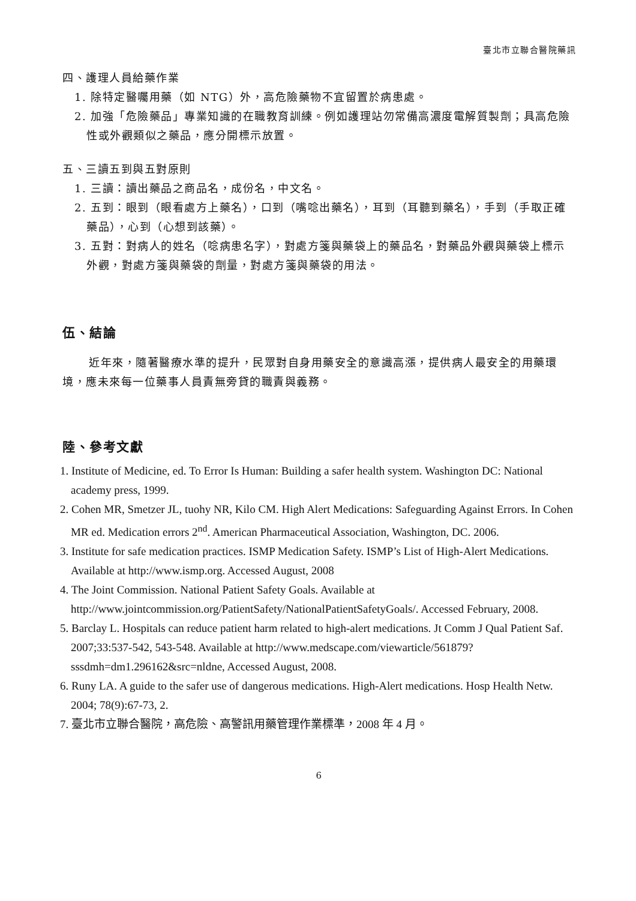臺北市立聯合醫院藥訊
四、護理人員給藥作業
1. 除特定醫囑用藥（如 NTG）外，高危險藥物不宜留置於病患處。
2. 加強「危險藥品」專業知識的在職教育訓練。例如護理站勿常備高濃度電解質製劑；具高危險性或外觀類似之藥品，應分開標示放置。
五、三讀五到與五對原則
1. 三讀：讀出藥品之商品名，成份名，中文名。
2. 五到：眼到（眼看處方上藥名），口到（嘴唸出藥名），耳到（耳聽到藥名），手到（手取正確藥品），心到（心想到該藥）。
3. 五對：對病人的姓名（唸病患名字），對處方箋與藥袋上的藥品名，對藥品外觀與藥袋上標示外觀，對處方箋與藥袋的劑量，對處方箋與藥袋的用法。
伍、結論
近年來，隨著醫療水準的提升，民眾對自身用藥安全的意識高漲，提供病人最安全的用藥環境，應未來每一位藥事人員責無旁貸的職責與義務。
陸、參考文獻
1. Institute of Medicine, ed. To Error Is Human: Building a safer health system. Washington DC: National academy press, 1999.
2. Cohen MR, Smetzer JL, tuohy NR, Kilo CM. High Alert Medications: Safeguarding Against Errors. In Cohen MR ed. Medication errors 2<sup>nd</sup>. American Pharmaceutical Association, Washington, DC. 2006.
3. Institute for safe medication practices. ISMP Medication Safety. ISMP’s List of High-Alert Medications. Available at http://www.ismp.org. Accessed August, 2008
4. The Joint Commission. National Patient Safety Goals. Available at http://www.jointcommission.org/PatientSafety/NationalPatientSafetyGoals/. Accessed February, 2008.
5. Barclay L. Hospitals can reduce patient harm related to high-alert medications. Jt Comm J Qual Patient Saf. 2007;33:537-542, 543-548. Available at http://www.medscape.com/viewarticle/561879?sssdmh=dm1.296162&src=nldne, Accessed August, 2008.
6. Runy LA. A guide to the safer use of dangerous medications. High-Alert medications. Hosp Health Netw. 2004; 78(9):67-73, 2.
7. 臺北市立聯合醫院，高危險、高警訊用藥管理作業標準，2008 年 4 月。
6